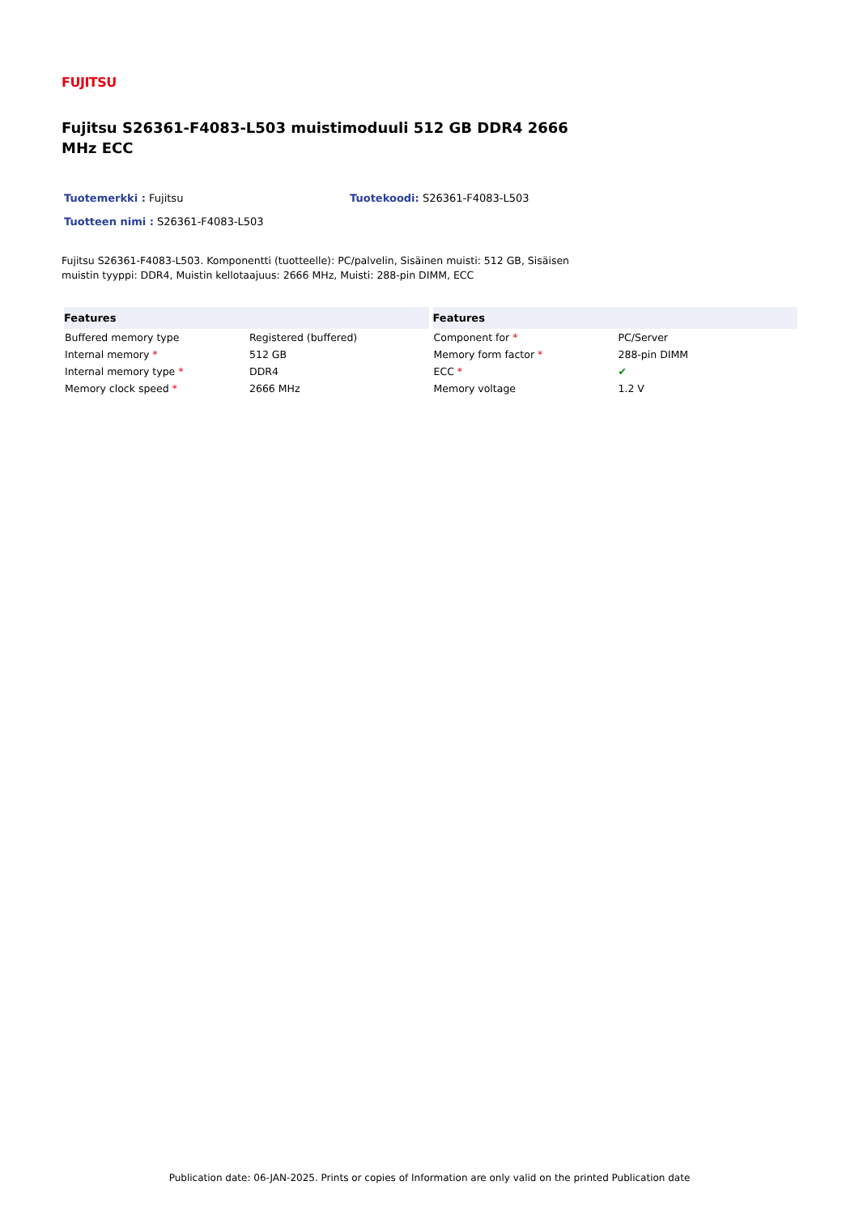FUJITSU
Fujitsu S26361-F4083-L503 muistimoduuli 512 GB DDR4 2666 MHz ECC
Tuotemerkki : Fujitsu Tuotekoodi: S26361-F4083-L503
Tuotteen nimi : S26361-F4083-L503
Fujitsu S26361-F4083-L503. Komponentti (tuotteelle): PC/palvelin, Sisäinen muisti: 512 GB, Sisäisen muistin tyyppi: DDR4, Muistin kellotaajuus: 2666 MHz, Muisti: 288-pin DIMM, ECC
| Features | |
| --- | --- |
| Buffered memory type | Registered (buffered) |
| Internal memory * | 512 GB |
| Internal memory type * | DDR4 |
| Memory clock speed * | 2666 MHz |
| Features | |
| --- | --- |
| Component for * | PC/Server |
| Memory form factor * | 288-pin DIMM |
| ECC * | ✔ |
| Memory voltage | 1.2 V |
Publication date: 06-JAN-2025. Prints or copies of Information are only valid on the printed Publication date